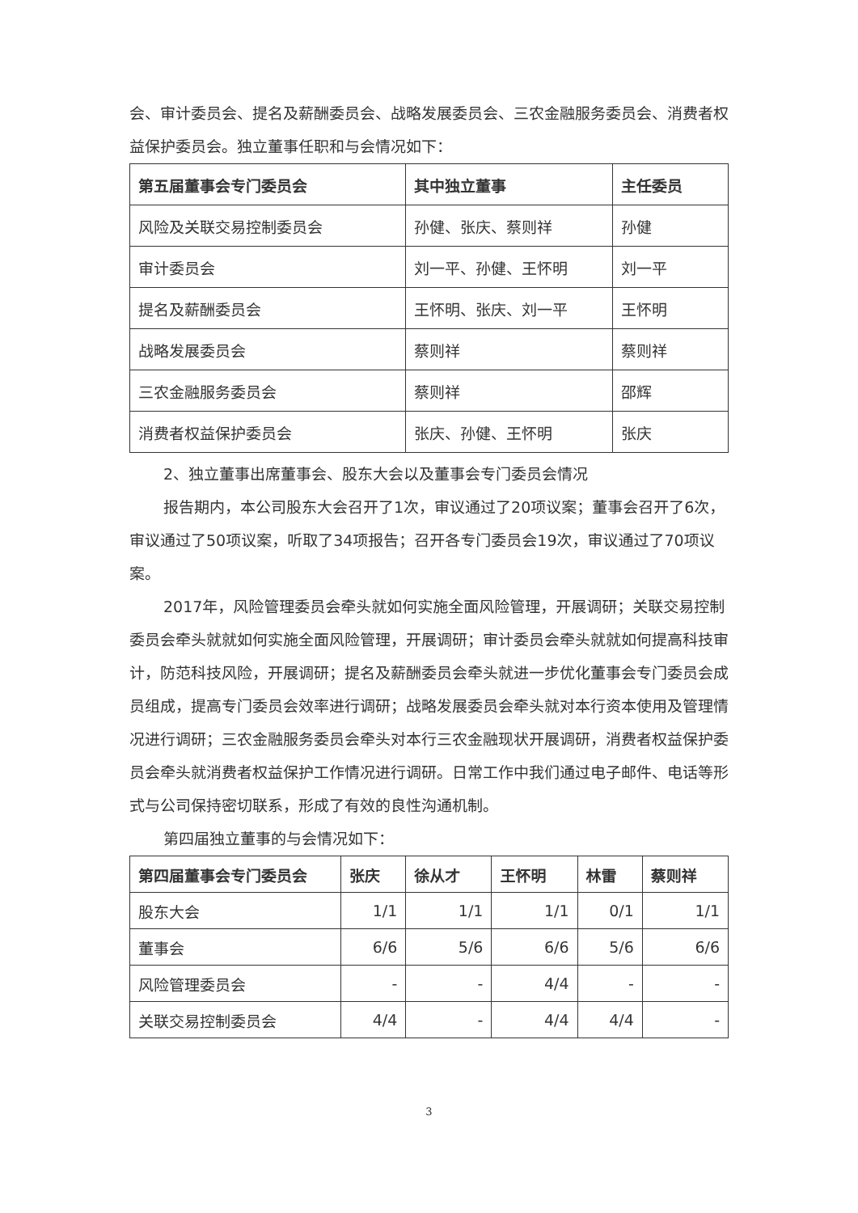会、审计委员会、提名及薪酬委员会、战略发展委员会、三农金融服务委员会、消费者权益保护委员会。独立董事任职和与会情况如下：
| 第五届董事会专门委员会 | 其中独立董事 | 主任委员 |
| --- | --- | --- |
| 风险及关联交易控制委员会 | 孙健、张庆、蔡则祥 | 孙健 |
| 审计委员会 | 刘一平、孙健、王怀明 | 刘一平 |
| 提名及薪酬委员会 | 王怀明、张庆、刘一平 | 王怀明 |
| 战略发展委员会 | 蔡则祥 | 蔡则祥 |
| 三农金融服务委员会 | 蔡则祥 | 邵辉 |
| 消费者权益保护委员会 | 张庆、孙健、王怀明 | 张庆 |
2、独立董事出席董事会、股东大会以及董事会专门委员会情况
报告期内，本公司股东大会召开了1次，审议通过了20项议案；董事会召开了6次，审议通过了50项议案，听取了34项报告；召开各专门委员会19次，审议通过了70项议案。
2017年，风险管理委员会牵头就如何实施全面风险管理，开展调研；关联交易控制委员会牵头就就如何实施全面风险管理，开展调研；审计委员会牵头就就如何提高科技审计，防范科技风险，开展调研；提名及薪酬委员会牵头就进一步优化董事会专门委员会成员组成，提高专门委员会效率进行调研；战略发展委员会牵头就对本行资本使用及管理情况进行调研；三农金融服务委员会牵头对本行三农金融现状开展调研，消费者权益保护委员会牵头就消费者权益保护工作情况进行调研。日常工作中我们通过电子邮件、电话等形式与公司保持密切联系，形成了有效的良性沟通机制。
第四届独立董事的与会情况如下：
| 第四届董事会专门委员会 | 张庆 | 徐从才 | 王怀明 | 林雷 | 蔡则祥 |
| --- | --- | --- | --- | --- | --- |
| 股东大会 | 1/1 | 1/1 | 1/1 | 0/1 | 1/1 |
| 董事会 | 6/6 | 5/6 | 6/6 | 5/6 | 6/6 |
| 风险管理委员会 | - | - | 4/4 | - | - |
| 关联交易控制委员会 | 4/4 | - | 4/4 | 4/4 | - |
3